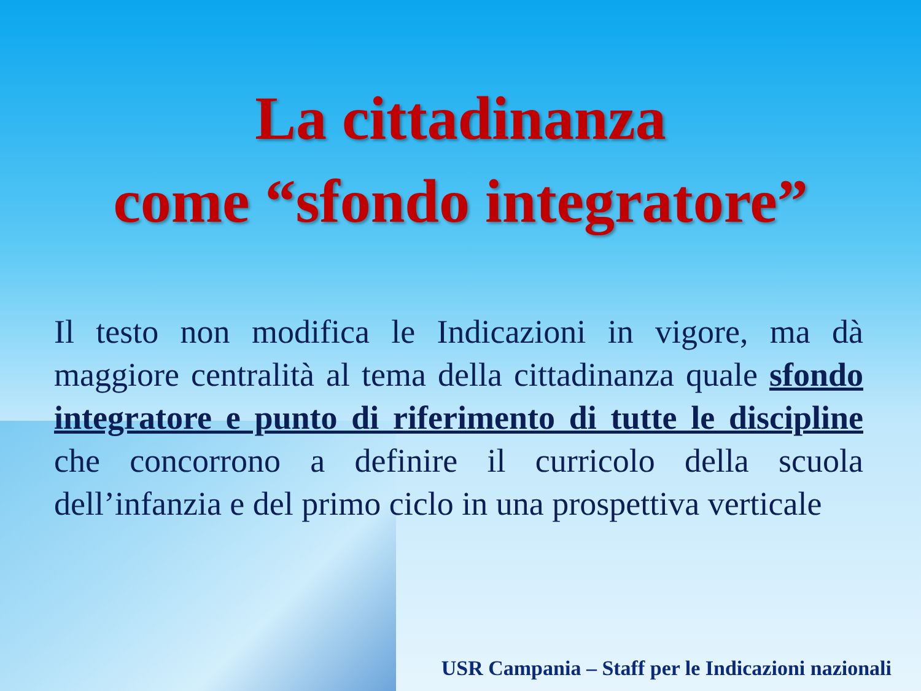La cittadinanza
come “sfondo integratore”
Il testo non modifica le Indicazioni in vigore, ma dà maggiore centralità al tema della cittadinanza quale sfondo integratore e punto di riferimento di tutte le discipline che concorrono a definire il curricolo della scuola dell’infanzia e del primo ciclo in una prospettiva verticale
USR Campania – Staff per le Indicazioni nazionali